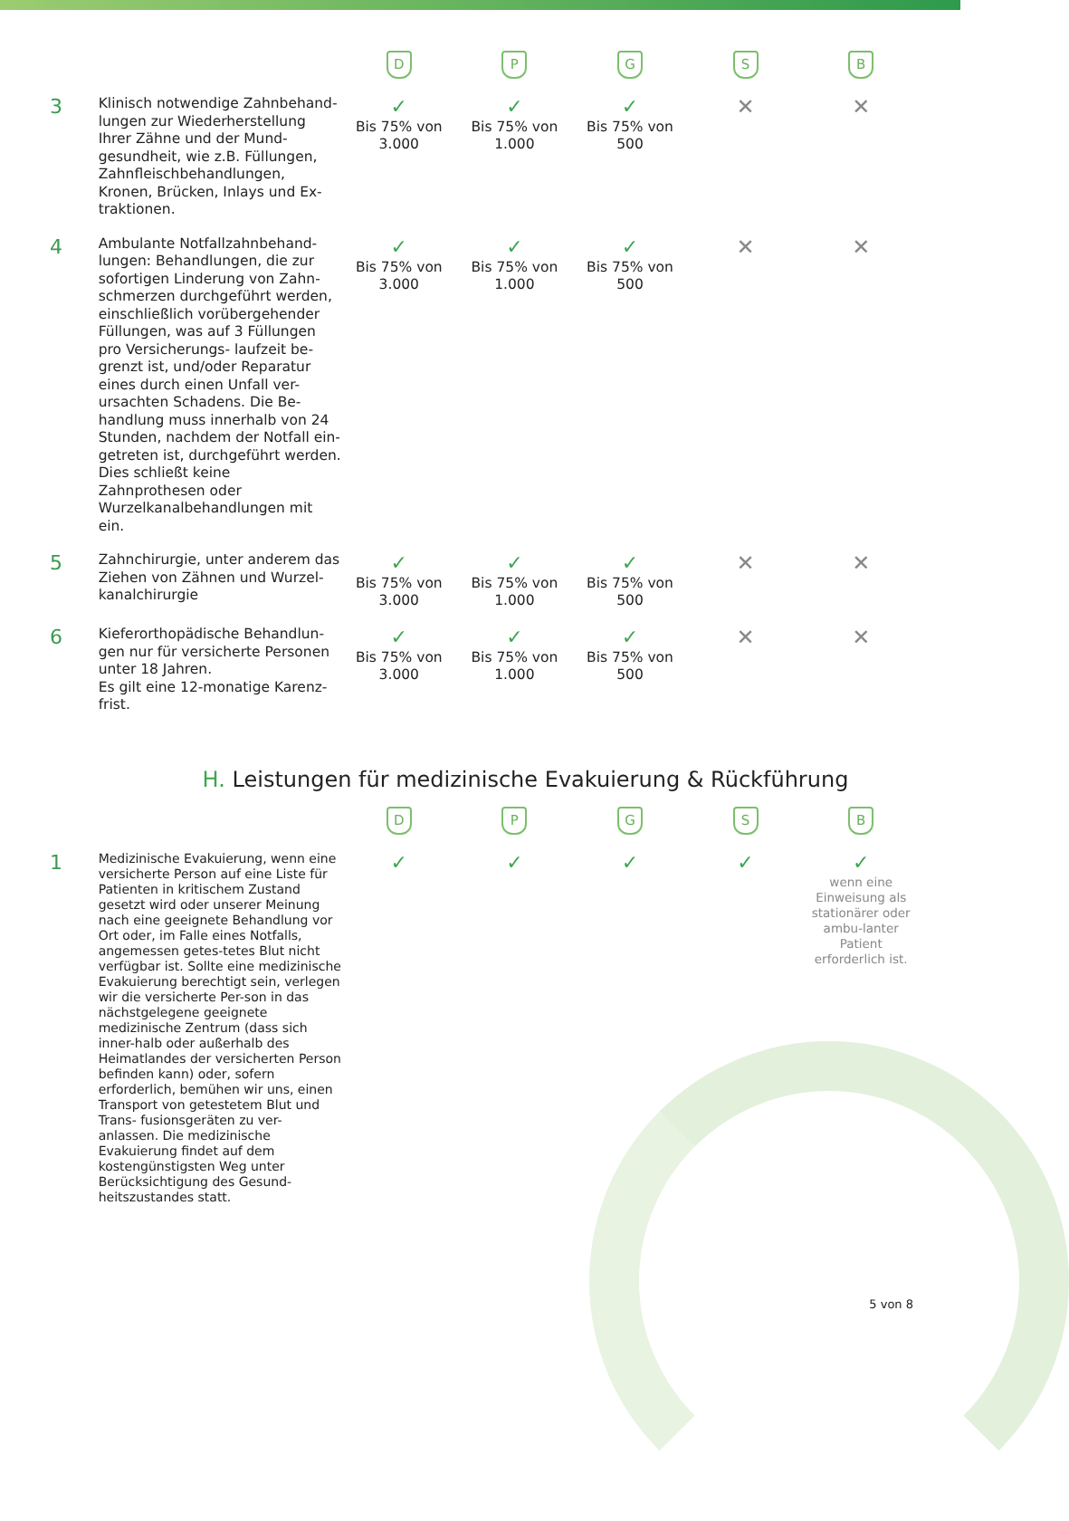| | | D | P | G | S | B |
| --- | --- | --- | --- | --- | --- | --- |
| 3 | Klinisch notwendige Zahnbehand-lungen zur Wiederherstellung Ihrer Zähne und der Mund-gesundheit, wie z.B. Füllungen, Zahnfleischbehandlungen, Kronen, Brücken, Inlays und Ex-traktionen. | ✓ Bis 75% von 3.000 | ✓ Bis 75% von 1.000 | ✓ Bis 75% von 500 | ✕ | ✕ |
| 4 | Ambulante Notfallzahnbehand-lungen: Behandlungen, die zur sofortigen Linderung von Zahn-schmerzen durchgeführt werden, einschließlich vorübergehender Füllungen, was auf 3 Füllungen pro Versicherungs- laufzeit be-grenzt ist, und/oder Reparatur eines durch einen Unfall ver-ursachten Schadens. Die Be-handlung muss innerhalb von 24 Stunden, nachdem der Notfall ein-getreten ist, durchgeführt werden. Dies schließt keine Zahnprothesen oder Wurzelkanalbehandlungen mit ein. | ✓ Bis 75% von 3.000 | ✓ Bis 75% von 1.000 | ✓ Bis 75% von 500 | ✕ | ✕ |
| 5 | Zahnchirurgie, unter anderem das Ziehen von Zähnen und Wurzel-kanalchirurgie | ✓ Bis 75% von 3.000 | ✓ Bis 75% von 1.000 | ✓ Bis 75% von 500 | ✕ | ✕ |
| 6 | Kieferorthopädische Behandlun-gen nur für versicherte Personen unter 18 Jahren. Es gilt eine 12-monatige Karenz-frist. | ✓ Bis 75% von 3.000 | ✓ Bis 75% von 1.000 | ✓ Bis 75% von 500 | ✕ | ✕ |
H. Leistungen für medizinische Evakuierung & Rückführung
| | | D | P | G | S | B |
| --- | --- | --- | --- | --- | --- | --- |
| 1 | Medizinische Evakuierung, wenn eine versicherte Person auf eine Liste für Patienten in kritischem Zustand gesetzt wird oder unserer Meinung nach eine geeignete Behandlung vor Ort oder, im Falle eines Notfalls, angemessen getes-tetes Blut nicht verfügbar ist. Sollte eine medizinische Evakuierung berechtigt sein, verlegen wir die versicherte Per-son in das nächstgelegene geeignete medizinische Zentrum (dass sich inner-halb oder außerhalb des Heimatlandes der versicherten Person befinden kann) oder, sofern erforderlich, bemühen wir uns, einen Transport von getestetem Blut und Trans- fusionsgeräten zu ver-anlassen. Die medizinische Evakuierung findet auf dem kostengünstigsten Weg unter Berücksichtigung des Gesund-heitszustandes statt. | ✓ | ✓ | ✓ | ✓ | ✓ wenn eine Einweisung als stationärer oder ambu-lanter Patient erforderlich ist. |
5 von 8